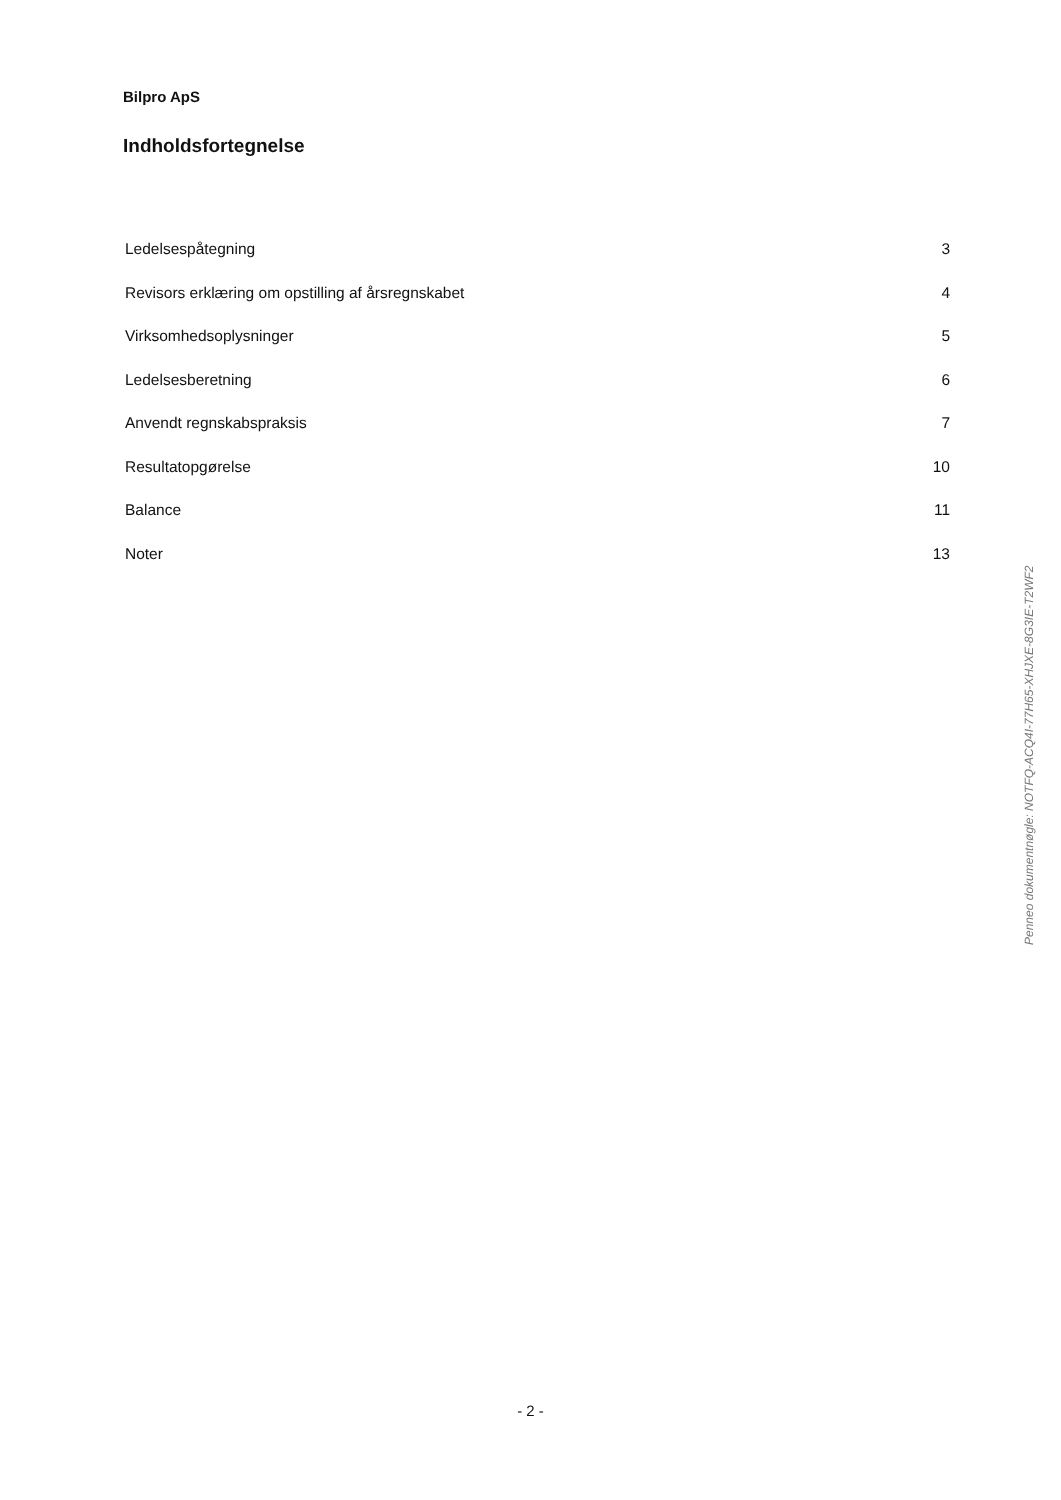Bilpro ApS
Indholdsfortegnelse
Ledelsespåtegning 3
Revisors erklæring om opstilling af årsregnskabet 4
Virksomhedsoplysninger 5
Ledelsesberetning 6
Anvendt regnskabspraksis 7
Resultatopgørelse 10
Balance 11
Noter 13
Penneo dokumentnøgle: NOTFQ-ACQ4I-77H65-XHJXE-8G3IE-T2WF2
- 2 -